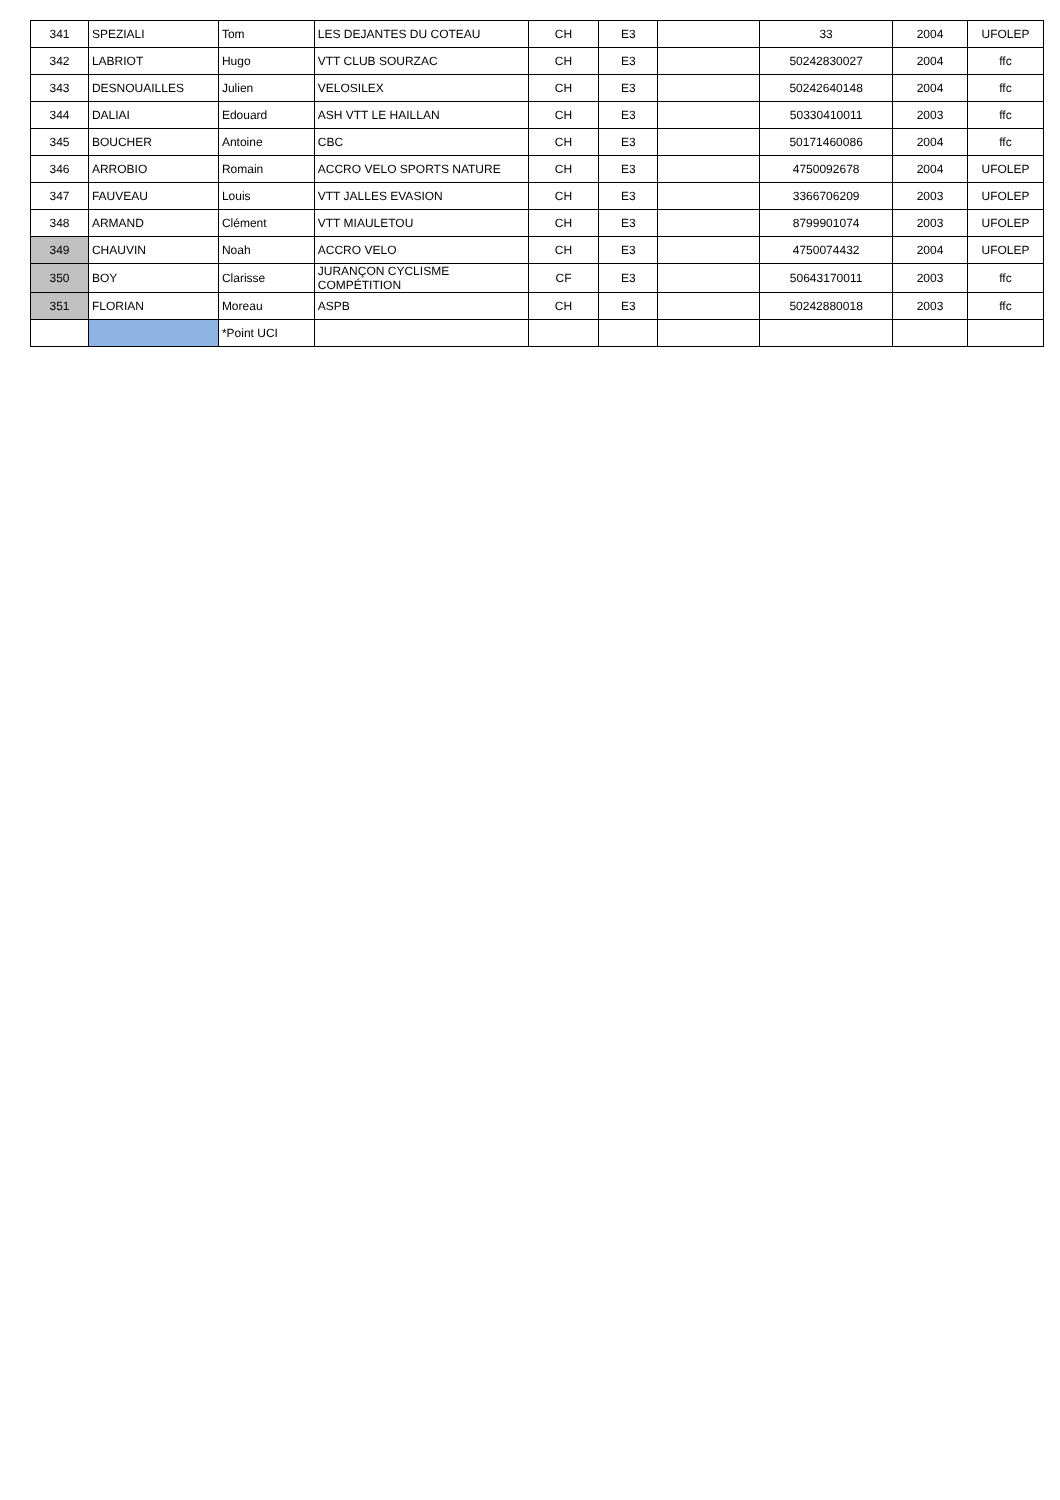| 341 | SPEZIALI | Tom | LES DEJANTES DU COTEAU | CH | E3 | | 33 | 2004 | UFOLEP |
| 342 | LABRIOT | Hugo | VTT CLUB SOURZAC | CH | E3 | | 50242830027 | 2004 | ffc |
| 343 | DESNOUAILLES | Julien | VELOSILEX | CH | E3 | | 50242640148 | 2004 | ffc |
| 344 | DALIAI | Edouard | ASH VTT LE HAILLAN | CH | E3 | | 50330410011 | 2003 | ffc |
| 345 | BOUCHER | Antoine | CBC | CH | E3 | | 50171460086 | 2004 | ffc |
| 346 | ARROBIO | Romain | ACCRO VELO SPORTS NATURE | CH | E3 | | 4750092678 | 2004 | UFOLEP |
| 347 | FAUVEAU | Louis | VTT JALLES EVASION | CH | E3 | | 3366706209 | 2003 | UFOLEP |
| 348 | ARMAND | Clément | VTT MIAULETOU | CH | E3 | | 8799901074 | 2003 | UFOLEP |
| 349 | CHAUVIN | Noah | ACCRO VELO | CH | E3 | | 4750074432 | 2004 | UFOLEP |
| 350 | BOY | Clarisse | JURANÇON CYCLISME COMPÉTITION | CF | E3 | | 50643170011 | 2003 | ffc |
| 351 | FLORIAN | Moreau | ASPB | CH | E3 | | 50242880018 | 2003 | ffc |
| | | *Point UCI | | | | | | | |